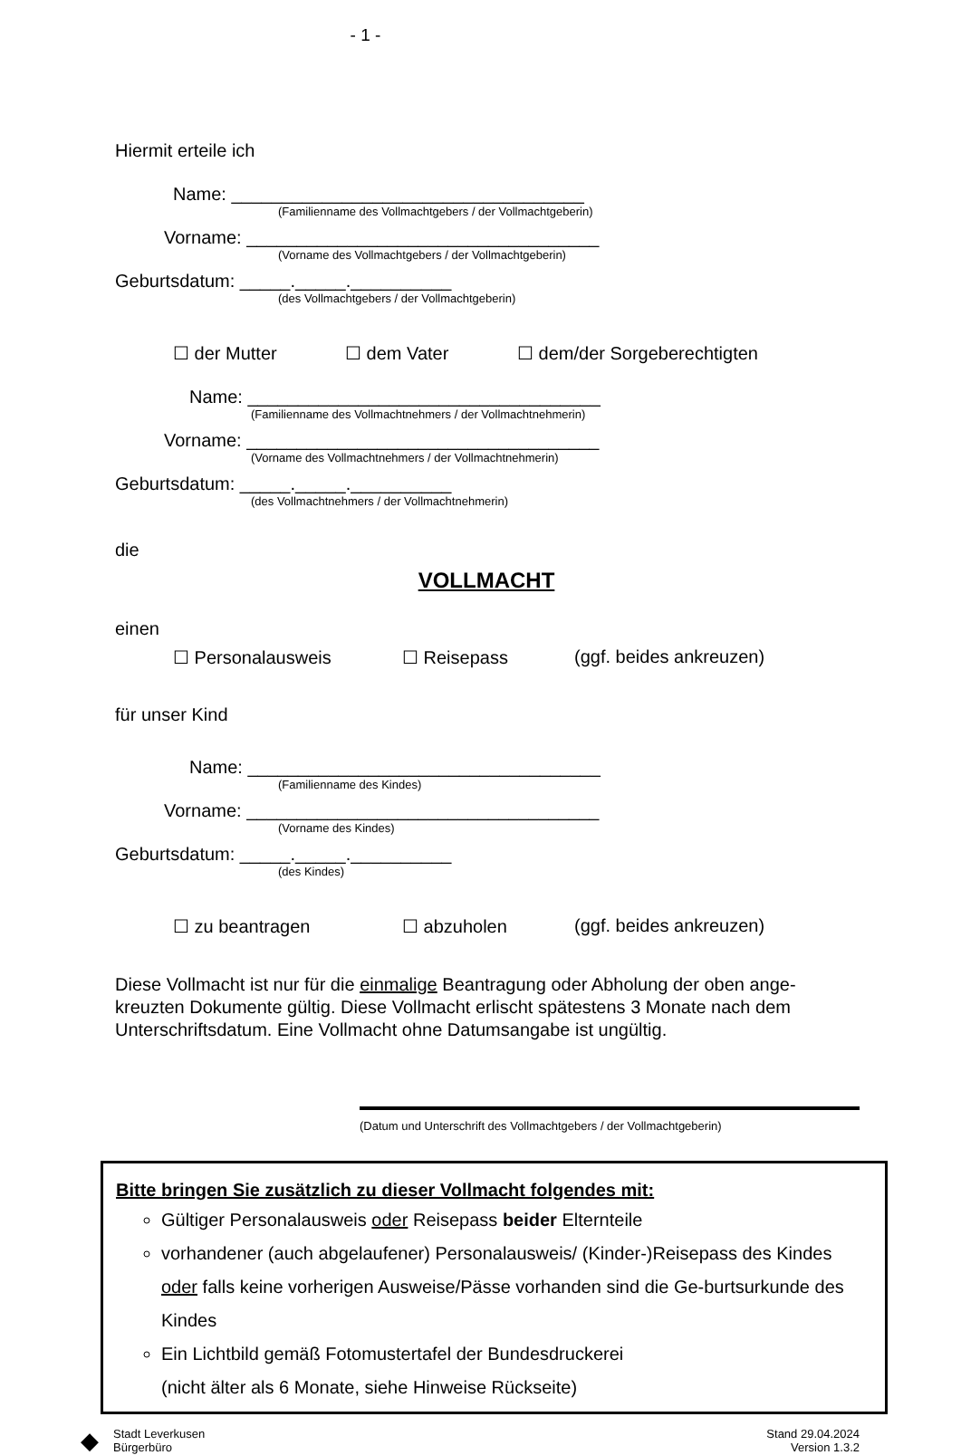- 1 -
Hiermit erteile ich
Name: ___________________________________
(Familienname des Vollmachtgebers / der Vollmachtgeberin)
Vorname: ___________________________________
(Vorname des Vollmachtgebers / der Vollmachtgeberin)
Geburtsdatum: _____._____.__________
(des Vollmachtgebers / der Vollmachtgeberin)
☐ der Mutter ☐ dem Vater ☐ dem/der Sorgeberechtigten
Name: ___________________________________
(Familienname des Vollmachtnehmers / der Vollmachtnehmerin)
Vorname: ___________________________________
(Vorname des Vollmachtnehmers / der Vollmachtnehmerin)
Geburtsdatum: _____._____.__________
(des Vollmachtnehmers / der Vollmachtnehmerin)
die
VOLLMACHT
einen
☐ Personalausweis ☐ Reisepass (ggf. beides ankreuzen)
für unser Kind
Name: ___________________________________
(Familienname des Kindes)
Vorname: ___________________________________
(Vorname des Kindes)
Geburtsdatum: _____._____.__________
(des Kindes)
☐ zu beantragen ☐ abzuholen (ggf. beides ankreuzen)
Diese Vollmacht ist nur für die einmalige Beantragung oder Abholung der oben ange-kreuzten Dokumente gültig. Diese Vollmacht erlischt spätestens 3 Monate nach dem Unterschriftsdatum. Eine Vollmacht ohne Datumsangabe ist ungültig.
(Datum und Unterschrift des Vollmachtgebers / der Vollmachtgeberin)
Bitte bringen Sie zusätzlich zu dieser Vollmacht folgendes mit:
Gültiger Personalausweis oder Reisepass beider Elternteile
vorhandener (auch abgelaufener) Personalausweis/ (Kinder-)Reisepass des Kindes oder falls keine vorherigen Ausweise/Pässe vorhanden sind die Ge-burtsurkunde des Kindes
Ein Lichtbild gemäß Fotomustertafel der Bundesdruckerei
(nicht älter als 6 Monate, siehe Hinweise Rückseite)
◆
Stadt Leverkusen
Bürgerbüro
Stand 29.04.2024
Version 1.3.2